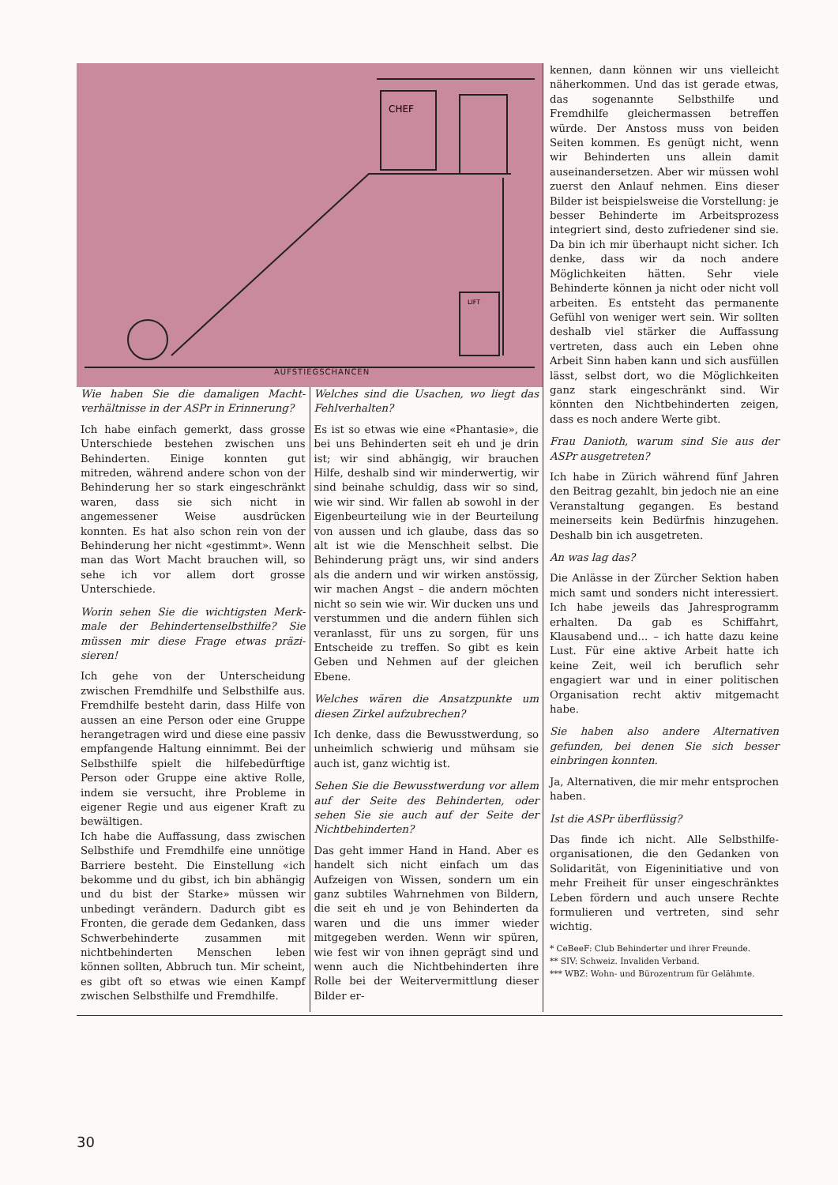CHEF
LIFT
AUFSTIEGSCHANCEN
Wie haben Sie die damaligen Macht­verhältnisse in der ASPr in Erinne­rung?
Ich habe einfach gemerkt, dass gros­se Unterschiede bestehen zwischen uns Behinderten. Einige konnten gut mitreden, während andere schon von der Behinderung her so stark einge­schränkt waren, dass sie sich nicht in angemessener Weise ausdrücken konnten. Es hat also schon rein von der Behinderung her nicht «ge­stimmt». Wenn man das Wort Macht brauchen will, so sehe ich vor allem dort grosse Unterschiede.
Worin sehen Sie die wichtigsten Merk­male der Behindertenselbsthilfe? Sie müssen mir diese Frage etwas präzi­sieren!
Ich gehe von der Unterscheidung zwischen Fremdhilfe und Selbsthilfe aus. Fremdhilfe besteht darin, dass Hilfe von aussen an eine Person oder eine Gruppe herangetragen wird und diese eine passiv empfangende Hal­tung einnimmt. Bei der Selbsthilfe spielt die hilfebedürftige Person oder Gruppe eine aktive Rolle, indem sie versucht, ihre Probleme in eigener Regie und aus eigener Kraft zu be­wältigen.
Ich habe die Auffassung, dass zwi­schen Selbsthife und Fremdhilfe eine unnötige Barriere besteht. Die Ein­stellung «ich bekomme und du gibst, ich bin abhängig und du bist der Starke» müssen wir unbedingt verändern. Dadurch gibt es Fronten, die gerade dem Gedanken, dass Schwerbehinderte zusammen mit nichtbehinderten Menschen leben können sollten, Abbruch tun. Mir scheint, es gibt oft so etwas wie einen Kampf zwischen Selbsthilfe und Fremdhilfe.
Welches sind die Usachen, wo liegt das Fehlverhalten?
Es ist so etwas wie eine «Phanta­sie», die bei uns Behinderten seit eh und je drin ist; wir sind abhängig, wir brauchen Hilfe, deshalb sind wir minderwertig, wir sind beinahe schuldig, dass wir so sind, wie wir sind. Wir fallen ab sowohl in der Ei­genbeurteilung wie in der Beurtei­lung von aussen und ich glaube, dass das so alt ist wie die Menschheit selbst. Die Behinderung prägt uns, wir sind anders als die andern und wir wirken anstössig, wir machen Angst – die andern möchten nicht so sein wie wir. Wir ducken uns und verstummen und die andern fühlen sich veranlasst, für uns zu sorgen, für uns Entscheide zu treffen. So gibt es kein Geben und Nehmen auf der glei­chen Ebene.
Welches wären die Ansatzpunkte um diesen Zirkel aufzubrechen?
Ich denke, dass die Bewusstwer­dung, so unheimlich schwierig und mühsam sie auch ist, ganz wichtig ist.
Sehen Sie die Bewusstwerdung vor allem auf der Seite des Behinderten, oder sehen Sie sie auch auf der Seite der Nichtbehinderten?
Das geht immer Hand in Hand. Aber es handelt sich nicht einfach um das Aufzeigen von Wissen, sondern um ein ganz subtiles Wahrnehmen von Bildern, die seit eh und je von Behin­derten da waren und die uns immer wieder mitgegeben werden. Wenn wir spüren, wie fest wir von ihnen geprägt sind und wenn auch die Nichtbehinderten ihre Rolle bei der Weitervermittlung dieser Bilder er-
kennen, dann können wir uns viel­leicht näherkommen. Und das ist ge­rade etwas, das sogenannte Selbst­hilfe und Fremdhilfe gleichermassen betreffen würde. Der Anstoss muss von beiden Seiten kommen. Es ge­nügt nicht, wenn wir Behinderten uns allein damit auseinandersetzen. Aber wir müssen wohl zuerst den Anlauf nehmen. Eins dieser Bilder ist beispielsweise die Vorstellung: je besser Behinderte im Arbeitsprozess integriert sind, desto zufriedener sind sie. Da bin ich mir überhaupt nicht sicher. Ich denke, dass wir da noch andere Möglichkeiten hätten. Sehr viele Behinderte können ja nicht oder nicht voll arbeiten. Es entsteht das permanente Gefühl von weniger wert sein. Wir sollten deshalb viel stärker die Auffassung vertreten, dass auch ein Leben ohne Arbeit Sinn haben kann und sich ausfüllen lässt, selbst dort, wo die Möglichkeiten ganz stark eingeschränkt sind. Wir könnten den Nichtbehinderten zei­gen, dass es noch andere Werte gibt.
Frau Danioth, warum sind Sie aus der ASPr ausgetreten?
Ich habe in Zürich während fünf Jah­ren den Beitrag gezahlt, bin jedoch nie an eine Veranstaltung gegangen. Es bestand meinerseits kein Bedürf­nis hinzugehen. Deshalb bin ich aus­getreten.
An was lag das?
Die Anlässe in der Zürcher Sektion haben mich samt und sonders nicht interessiert. Ich habe jeweils das Jah­resprogramm erhalten. Da gab es Schiffahrt, Klausabend und... – ich hatte dazu keine Lust. Für eine aktive Arbeit hatte ich keine Zeit, weil ich beruflich sehr engagiert war und in einer politischen Organisation recht aktiv mitgemacht habe.
Sie haben also andere Alternativen gefunden, bei denen Sie sich besser einbringen konnten.
Ja, Alternativen, die mir mehr ent­sprochen haben.
Ist die ASPr überflüssig?
Das finde ich nicht. Alle Selbsthilfe­organisationen, die den Gedanken von Solidarität, von Eigeninitiative und von mehr Freiheit für unser ein­geschränktes Leben fördern und auch unsere Rechte formulieren und vertreten, sind sehr wichtig.
* CeBeeF: Club Behinderter und ihrer Freunde.
** SIV: Schweiz. Invaliden Verband.
*** WBZ: Wohn- und Bürozentrum für Ge­lähmte.
30